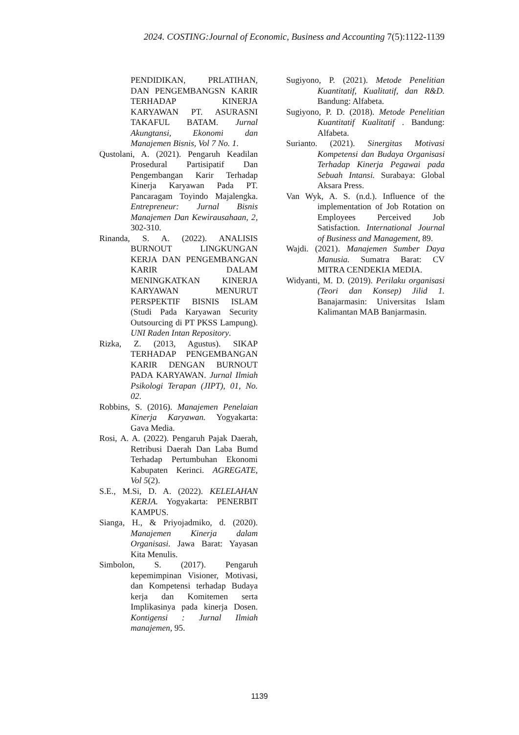2024. COSTING:Journal of Economic, Business and Accounting 7(5):1122-1139
PENDIDIKAN, PRLATIHAN, DAN PENGEMBANGSN KARIR TERHADAP KINERJA KARYAWAN PT. ASURASNI TAKAFUL BATAM. Jurnal Akungtansi, Ekonomi dan Manajemen Bisnis, Vol 7 No. 1.
Qustolani, A. (2021). Pengaruh Keadilan Prosedural Partisipatif Dan Pengembangan Karir Terhadap Kinerja Karyawan Pada PT. Pancaragam Toyindo Majalengka. Entrepreneur: Jurnal Bisnis Manajemen Dan Kewirausahaan, 2, 302-310.
Rinanda, S. A. (2022). ANALISIS BURNOUT LINGKUNGAN KERJA DAN PENGEMBANGAN KARIR DALAM MENINGKATKAN KINERJA KARYAWAN MENURUT PERSPEKTIF BISNIS ISLAM (Studi Pada Karyawan Security Outsourcing di PT PKSS Lampung). UNI Raden Intan Repository.
Rizka, Z. (2013, Agustus). SIKAP TERHADAP PENGEMBANGAN KARIR DENGAN BURNOUT PADA KARYAWAN. Jurnal Ilmiah Psikologi Terapan (JIPT), 01, No. 02.
Robbins, S. (2016). Manajemen Penelaian Kinerja Karyawan. Yogyakarta: Gava Media.
Rosi, A. A. (2022). Pengaruh Pajak Daerah, Retribusi Daerah Dan Laba Bumd Terhadap Pertumbuhan Ekonomi Kabupaten Kerinci. AGREGATE, Vol 5(2).
S.E., M.Si, D. A. (2022). KELELAHAN KERJA. Yogyakarta: PENERBIT KAMPUS.
Sianga, H., & Priyojadmiko, d. (2020). Manajemen Kinerja dalam Organisasi. Jawa Barat: Yayasan Kita Menulis.
Simbolon, S. (2017). Pengaruh kepemimpinan Visioner, Motivasi, dan Kompetensi terhadap Budaya kerja dan Komitemen serta Implikasinya pada kinerja Dosen. Kontigensi : Jurnal Ilmiah manajemen, 95.
Sugiyono, P. (2021). Metode Penelitian Kuantitatif, Kualitatif, dan R&D. Bandung: Alfabeta.
Sugiyono, P. D. (2018). Metode Penelitian Kuantitatif Kualitatif . Bandung: Alfabeta.
Surianto. (2021). Sinergitas Motivasi Kompetensi dan Budaya Organisasi Terhadap Kinerja Pegawai pada Sebuah Intansi. Surabaya: Global Aksara Press.
Van Wyk, A. S. (n.d.). Influence of the implementation of Job Rotation on Employees Perceived Job Satisfaction. International Journal of Business and Management, 89.
Wajdi. (2021). Manajemen Sumber Daya Manusia. Sumatra Barat: CV MITRA CENDEKIA MEDIA.
Widyanti, M. D. (2019). Perilaku organisasi (Teori dan Konsep) Jilid 1. Banajarmasin: Universitas Islam Kalimantan MAB Banjarmasin.
1139